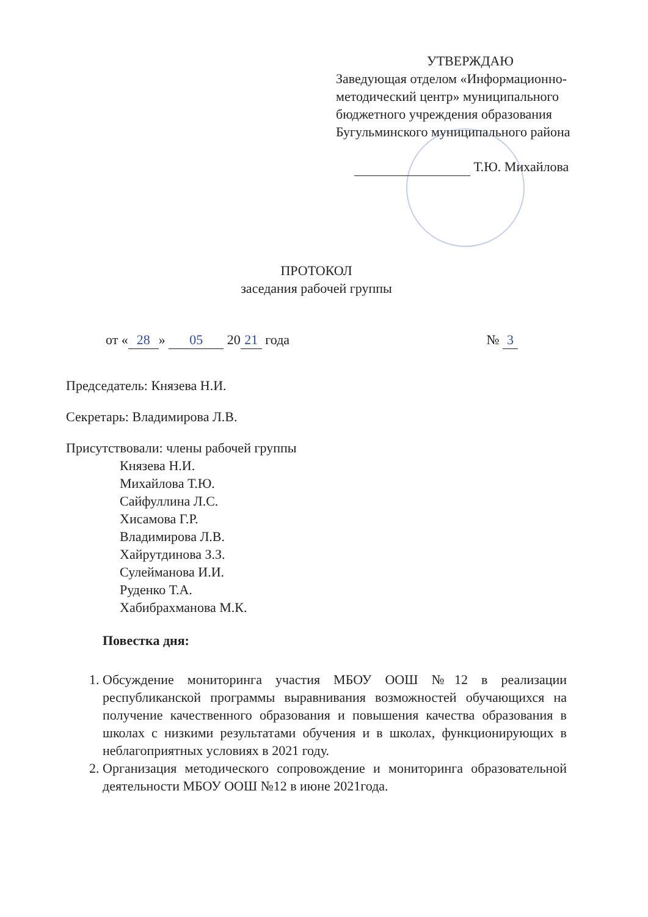УТВЕРЖДАЮ
Заведующая отделом «Информационно-методический центр» муниципального бюджетного учреждения образования Бугульминского муниципального района
Т.Ю. Михайлова
ПРОТОКОЛ
заседания рабочей группы
от « 28 » 05 20 21 года № 3
Председатель: Князева Н.И.
Секретарь: Владимирова Л.В.
Присутствовали: члены рабочей группы
Князева Н.И.
Михайлова Т.Ю.
Сайфуллина Л.С.
Хисамова Г.Р.
Владимирова Л.В.
Хайрутдинова З.З.
Сулейманова И.И.
Руденко Т.А.
Хабибрахманова М.К.
Повестка дня:
1. Обсуждение мониторинга участия МБОУ ООШ №12 в реализации республиканской программы выравнивания возможностей обучающихся на получение качественного образования и повышения качества образования в школах с низкими результатами обучения и в школах, функционирующих в неблагоприятных условиях в 2021 году.
2. Организация методического сопровождение и мониторинга образовательной деятельности МБОУ ООШ №12 в июне 2021года.